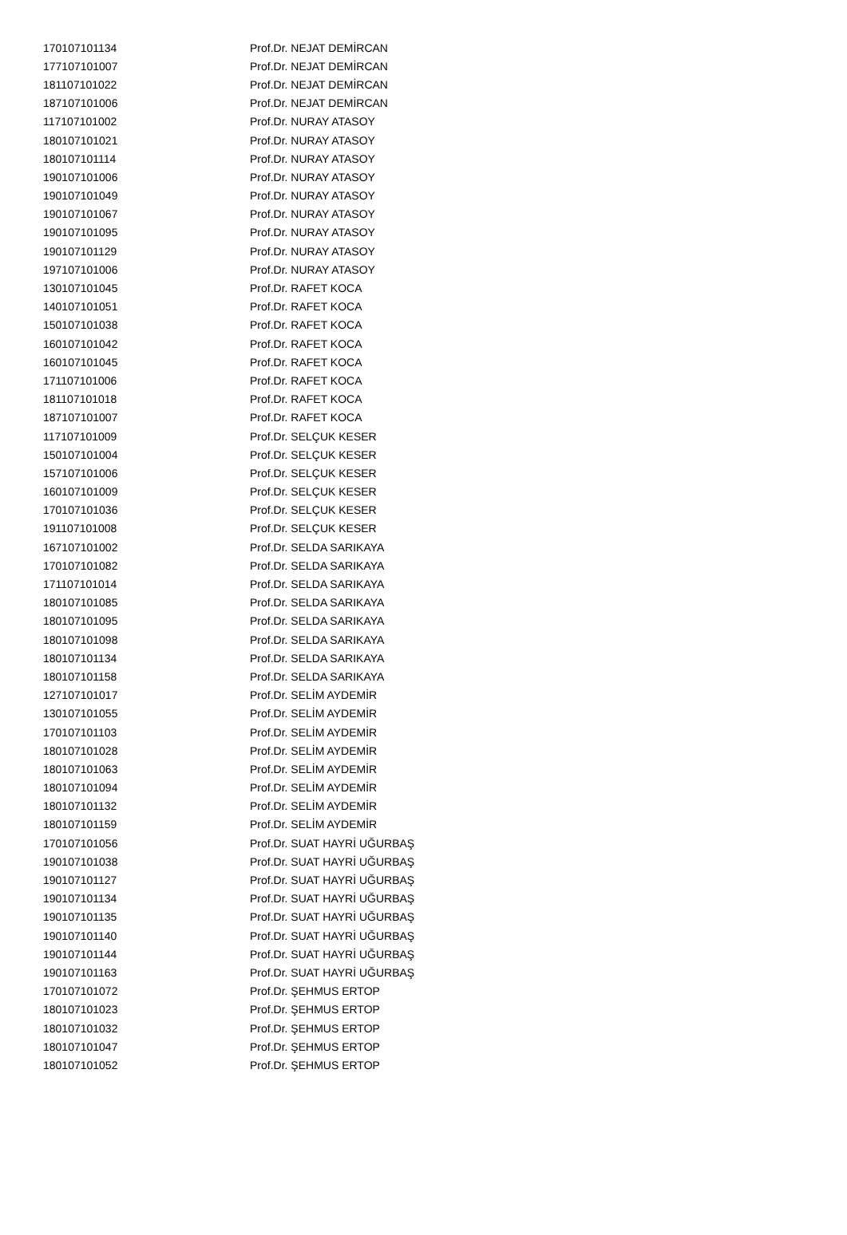| 170107101134 | Prof.Dr. NEJAT DEMİRCAN |
| 177107101007 | Prof.Dr. NEJAT DEMİRCAN |
| 181107101022 | Prof.Dr. NEJAT DEMİRCAN |
| 187107101006 | Prof.Dr. NEJAT DEMİRCAN |
| 117107101002 | Prof.Dr. NURAY ATASOY |
| 180107101021 | Prof.Dr. NURAY ATASOY |
| 180107101114 | Prof.Dr. NURAY ATASOY |
| 190107101006 | Prof.Dr. NURAY ATASOY |
| 190107101049 | Prof.Dr. NURAY ATASOY |
| 190107101067 | Prof.Dr. NURAY ATASOY |
| 190107101095 | Prof.Dr. NURAY ATASOY |
| 190107101129 | Prof.Dr. NURAY ATASOY |
| 197107101006 | Prof.Dr. NURAY ATASOY |
| 130107101045 | Prof.Dr. RAFET KOCA |
| 140107101051 | Prof.Dr. RAFET KOCA |
| 150107101038 | Prof.Dr. RAFET KOCA |
| 160107101042 | Prof.Dr. RAFET KOCA |
| 160107101045 | Prof.Dr. RAFET KOCA |
| 171107101006 | Prof.Dr. RAFET KOCA |
| 181107101018 | Prof.Dr. RAFET KOCA |
| 187107101007 | Prof.Dr. RAFET KOCA |
| 117107101009 | Prof.Dr. SELÇUK KESER |
| 150107101004 | Prof.Dr. SELÇUK KESER |
| 157107101006 | Prof.Dr. SELÇUK KESER |
| 160107101009 | Prof.Dr. SELÇUK KESER |
| 170107101036 | Prof.Dr. SELÇUK KESER |
| 191107101008 | Prof.Dr. SELÇUK KESER |
| 167107101002 | Prof.Dr. SELDA SARIKAYA |
| 170107101082 | Prof.Dr. SELDA SARIKAYA |
| 171107101014 | Prof.Dr. SELDA SARIKAYA |
| 180107101085 | Prof.Dr. SELDA SARIKAYA |
| 180107101095 | Prof.Dr. SELDA SARIKAYA |
| 180107101098 | Prof.Dr. SELDA SARIKAYA |
| 180107101134 | Prof.Dr. SELDA SARIKAYA |
| 180107101158 | Prof.Dr. SELDA SARIKAYA |
| 127107101017 | Prof.Dr. SELİM AYDEMİR |
| 130107101055 | Prof.Dr. SELİM AYDEMİR |
| 170107101103 | Prof.Dr. SELİM AYDEMİR |
| 180107101028 | Prof.Dr. SELİM AYDEMİR |
| 180107101063 | Prof.Dr. SELİM AYDEMİR |
| 180107101094 | Prof.Dr. SELİM AYDEMİR |
| 180107101132 | Prof.Dr. SELİM AYDEMİR |
| 180107101159 | Prof.Dr. SELİM AYDEMİR |
| 170107101056 | Prof.Dr. SUAT HAYRİ UĞURBAŞ |
| 190107101038 | Prof.Dr. SUAT HAYRİ UĞURBAŞ |
| 190107101127 | Prof.Dr. SUAT HAYRİ UĞURBAŞ |
| 190107101134 | Prof.Dr. SUAT HAYRİ UĞURBAŞ |
| 190107101135 | Prof.Dr. SUAT HAYRİ UĞURBAŞ |
| 190107101140 | Prof.Dr. SUAT HAYRİ UĞURBAŞ |
| 190107101144 | Prof.Dr. SUAT HAYRİ UĞURBAŞ |
| 190107101163 | Prof.Dr. SUAT HAYRİ UĞURBAŞ |
| 170107101072 | Prof.Dr. ŞEHMUS ERTOP |
| 180107101023 | Prof.Dr. ŞEHMUS ERTOP |
| 180107101032 | Prof.Dr. ŞEHMUS ERTOP |
| 180107101047 | Prof.Dr. ŞEHMUS ERTOP |
| 180107101052 | Prof.Dr. ŞEHMUS ERTOP |